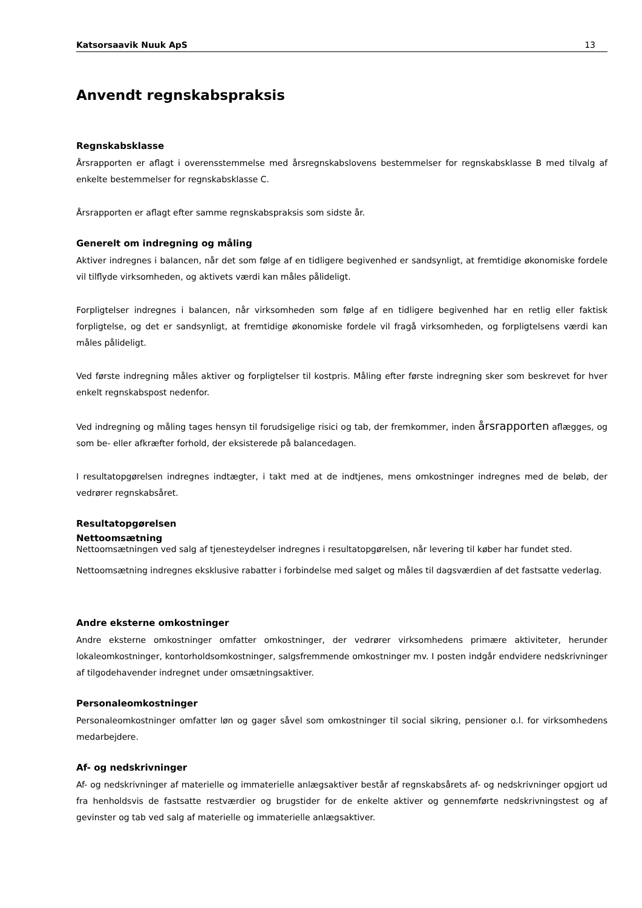Katsorsaavik Nuuk ApS 13
Anvendt regnskabspraksis
Regnskabsklasse
Årsrapporten er aflagt i overensstemmelse med årsregnskabslovens bestemmelser for regnskabsklasse B med tilvalg af enkelte bestemmelser for regnskabsklasse C.
Årsrapporten er aflagt efter samme regnskabspraksis som sidste år.
Generelt om indregning og måling
Aktiver indregnes i balancen, når det som følge af en tidligere begivenhed er sandsynligt, at fremtidige økonomiske fordele vil tilflyde virksomheden, og aktivets værdi kan måles pålideligt.
Forpligtelser indregnes i balancen, når virksomheden som følge af en tidligere begivenhed har en retlig eller faktisk forpligtelse, og det er sandsynligt, at fremtidige økonomiske fordele vil fragå virksomheden, og forpligtelsens værdi kan måles pålideligt.
Ved første indregning måles aktiver og forpligtelser til kostpris. Måling efter første indregning sker som beskrevet for hver enkelt regnskabspost nedenfor.
Ved indregning og måling tages hensyn til forudsigelige risici og tab, der fremkommer, inden årsrapporten aflægges, og som be- eller afkræfter forhold, der eksisterede på balancedagen.
I resultatopgørelsen indregnes indtægter, i takt med at de indtjenes, mens omkostninger indregnes med de beløb, der vedrører regnskabsåret.
Resultatopgørelsen
Nettoomsætning
Nettoomsætningen ved salg af tjenesteydelser indregnes i resultatopgørelsen, når levering til køber har fundet sted.
Nettoomsætning indregnes eksklusive rabatter i forbindelse med salget og måles til dagsværdien af det fastsatte vederlag.
Andre eksterne omkostninger
Andre eksterne omkostninger omfatter omkostninger, der vedrører virksomhedens primære aktiviteter, herunder lokaleomkostninger, kontorholdsomkostninger, salgsfremmende omkostninger mv. I posten indgår endvidere nedskrivninger af tilgodehavender indregnet under omsætningsaktiver.
Personaleomkostninger
Personaleomkostninger omfatter løn og gager såvel som omkostninger til social sikring, pensioner o.l. for virksomhedens medarbejdere.
Af- og nedskrivninger
Af- og nedskrivninger af materielle og immaterielle anlægsaktiver består af regnskabsårets af- og nedskrivninger opgjort ud fra henholdsvis de fastsatte restværdier og brugstider for de enkelte aktiver og gennemførte nedskrivningstest og af gevinster og tab ved salg af materielle og immaterielle anlægsaktiver.